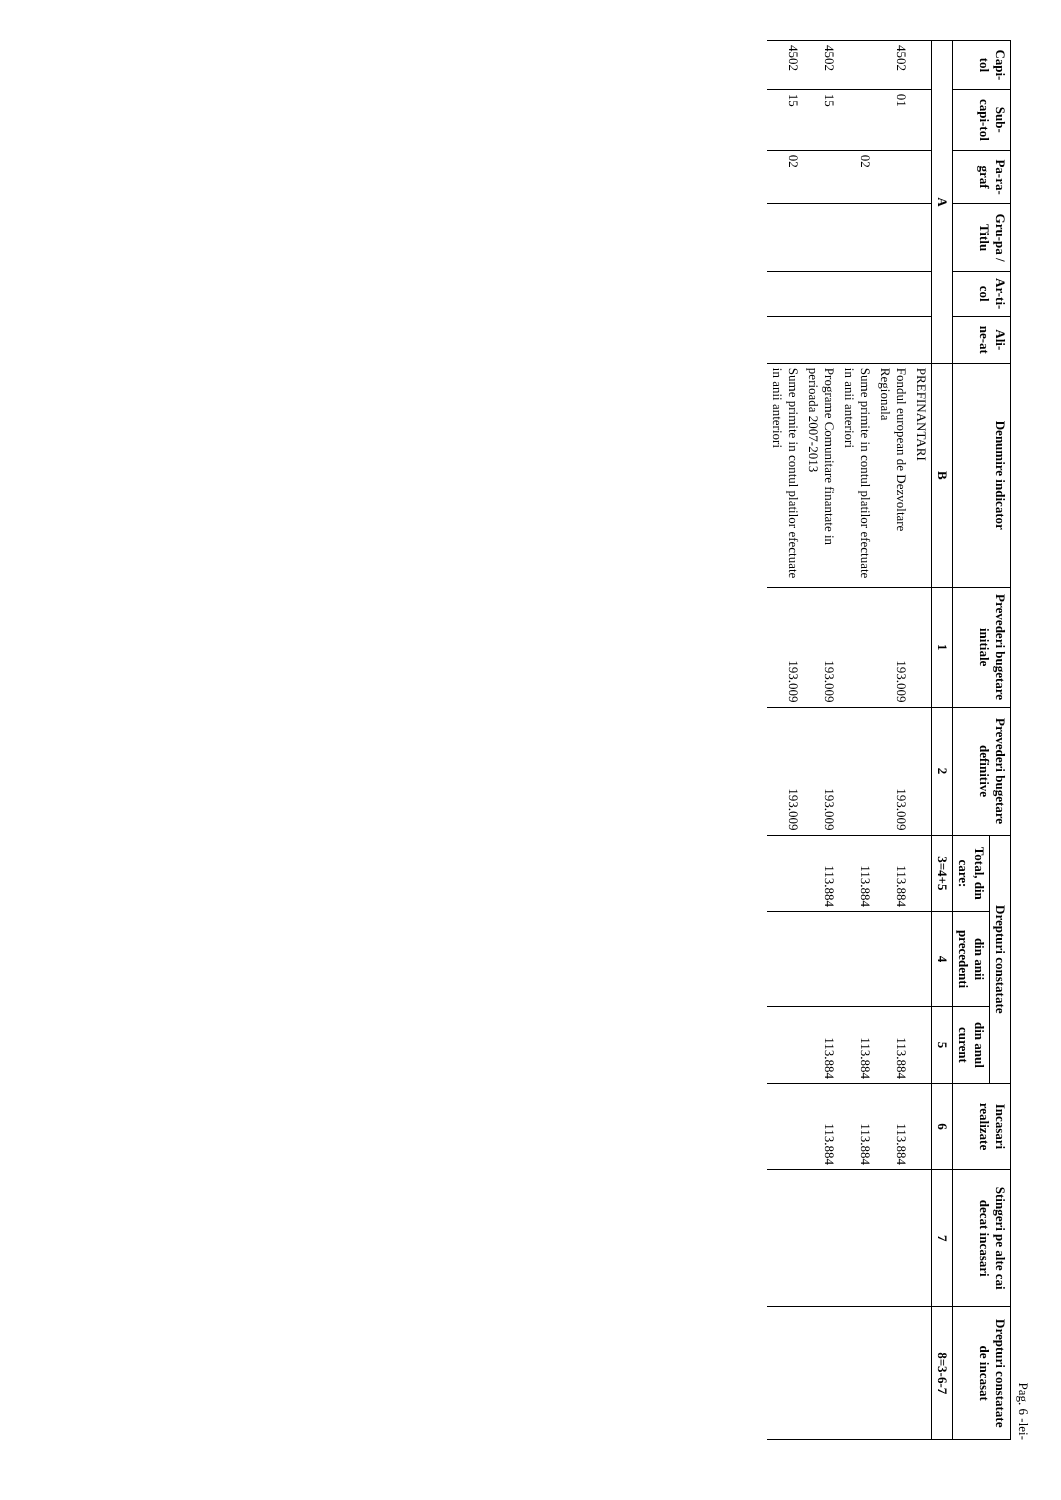Pag. 6 -lei-
| Capi-tol | Sub-capi-tol | Pa-ra-graf | Gru-pa / Titlu | Ar-ti-col | Ali-ne-at | Denumire indicator | Prevederi bugetare initiale | Prevederi bugetare definitive | Drepturi constatate | | | Incasari realizate | Stingeri pe alte cai decat incasari | Drepturi constatate de incasat |
| --- | --- | --- | --- | --- | --- | --- | --- | --- | --- | --- | --- | --- | --- | --- |
| | | | | | | | | | Total, din care: | din anii precedenti | din anul curent | | | |
| A | | | | | | B | 1 | 2 | 3=4+5 | 4 | 5 | 6 | 7 | 8=3-6-7 |
| | | | | | | PREFINANTARI | | | | | | | | |
| 4502 | 01 | | | | | Fondul european de Dezvoltare Regionala | 193.009 | 193.009 | 113.884 | | 113.884 | 113.884 | | |
| | | 02 | | | | Sume primite in contul platilor efectuate in anii anteriori | | | 113.884 | | 113.884 | 113.884 | | |
| 4502 | 15 | | | | | Programe Comunitare finantate in perioada 2007-2013 | 193.009 | 193.009 | 113.884 | | 113.884 | 113.884 | | |
| 4502 | 15 | 02 | | | | Sume primite in contul platilor efectuate in anii anteriori | 193.009 | 193.009 | | | | | | |